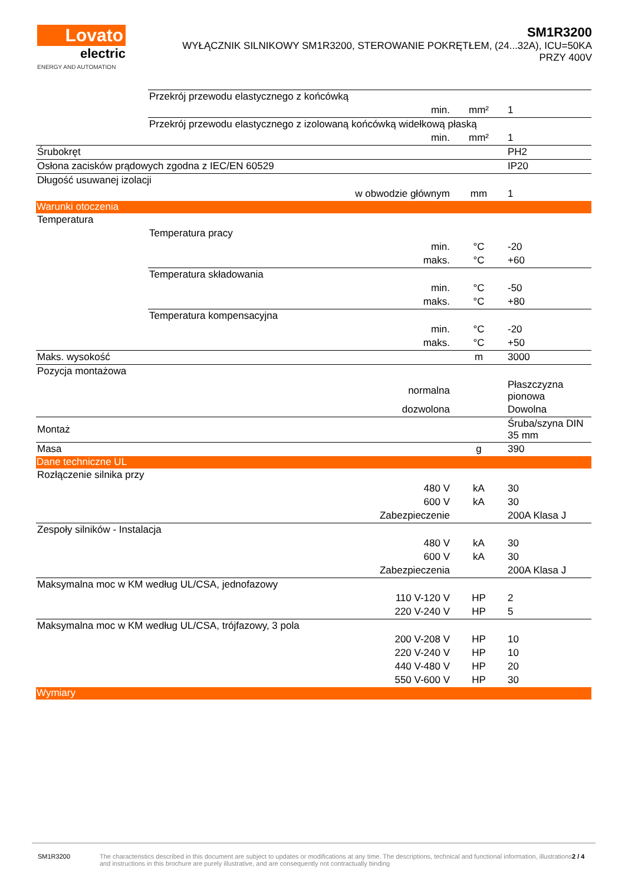Lovato
electric
ENERGY AND AUTOMATION
SM1R3200
WYŁĄCZNIK SILNIKOWY SM1R3200, STEROWANIE POKRĘTŁEM, (24...32A), ICU=50KA
PRZY 400V
| | Przekrój przewodu elastycznego z końcówką | | | |
| | | min. | mm² | 1 |
| | Przekrój przewodu elastycznego z izolowaną końcówką widełkową płaską | | | |
| | | min. | mm² | 1 |
| Śrubokręt | | | | PH2 |
| Osłona zacisków prądowych zgodna z IEC/EN 60529 | | | | IP20 |
| Długość usuwanej izolacji | | | | |
| | | w obwodzie głównym | mm | 1 |
| Warunki otoczenia | | | | |
| Temperatura | | | | |
| | Temperatura pracy | | | |
| | | min. | °C | -20 |
| | | maks. | °C | +60 |
| | Temperatura składowania | | | |
| | | min. | °C | -50 |
| | | maks. | °C | +80 |
| | Temperatura kompensacyjna | | | |
| | | min. | °C | -20 |
| | | maks. | °C | +50 |
| Maks. wysokość | | | m | 3000 |
| Pozycja montażowa | | | | |
| | | normalna | | Płaszczyzna pionowa |
| | | dozwolona | | Dowolna |
| Montaż | | | | Śruba/szyna DIN 35 mm |
| Masa | | | g | 390 |
| Dane techniczne UL | | | | |
| Rozłączenie silnika przy | | | | |
| | | 480 V | kA | 30 |
| | | 600 V | kA | 30 |
| | | Zabezpieczenie | | 200A Klasa J |
| Zespoły silników - Instalacja | | | | |
| | | 480 V | kA | 30 |
| | | 600 V | kA | 30 |
| | | Zabezpieczenia | | 200A Klasa J |
| Maksymalna moc w KM według UL/CSA, jednofazowy | | | | |
| | | 110 V-120 V | HP | 2 |
| | | 220 V-240 V | HP | 5 |
| Maksymalna moc w KM według UL/CSA, trójfazowy, 3 pola | | | | |
| | | 200 V-208 V | HP | 10 |
| | | 220 V-240 V | HP | 10 |
| | | 440 V-480 V | HP | 20 |
| | | 550 V-600 V | HP | 30 |
| Wymiary | | | | |
SM1R3200 The characteristics described in this document are subject to updates or modifications at any time. The descriptions, technical and functional information, illustrations and instructions in this brochure are purely illustrative, and are consequently not contractually binding
2 / 4